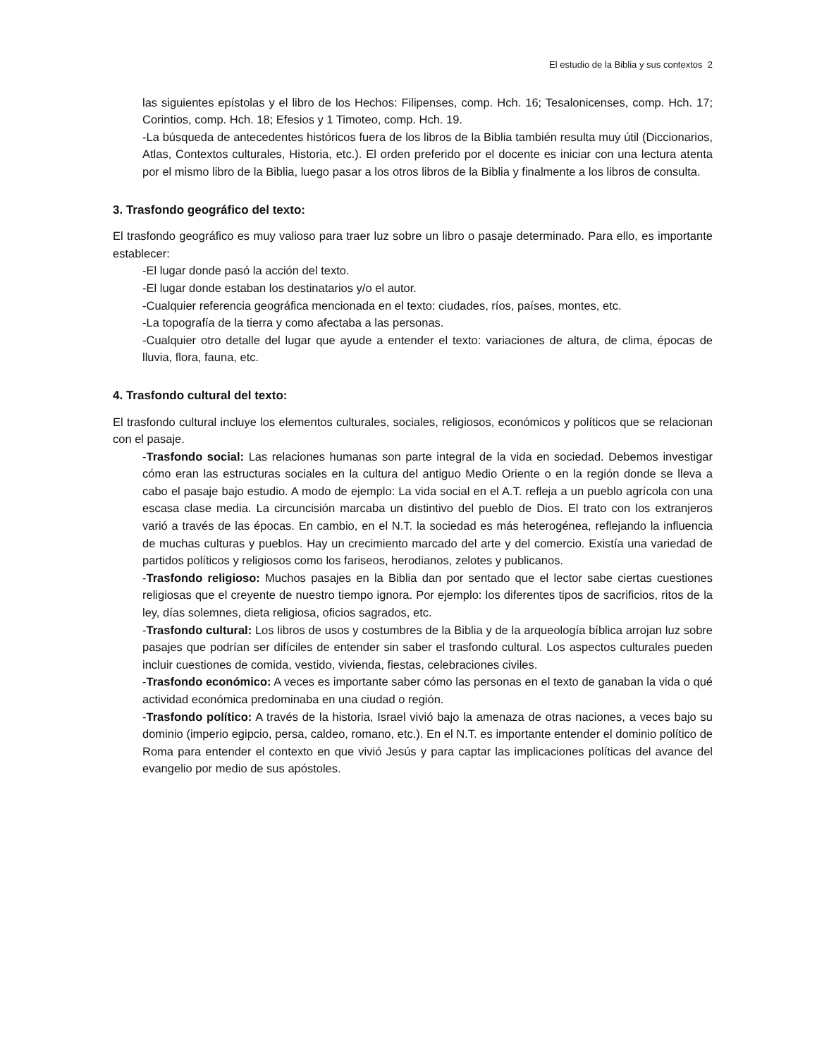El estudio de la Biblia y sus contextos 2
las siguientes epístolas y el libro de los Hechos: Filipenses, comp. Hch. 16; Tesalonicenses, comp. Hch. 17; Corintios, comp. Hch. 18; Efesios y 1 Timoteo, comp. Hch. 19.
-La búsqueda de antecedentes históricos fuera de los libros de la Biblia también resulta muy útil (Diccionarios, Atlas, Contextos culturales, Historia, etc.). El orden preferido por el docente es iniciar con una lectura atenta por el mismo libro de la Biblia, luego pasar a los otros libros de la Biblia y finalmente a los libros de consulta.
3. Trasfondo geográfico del texto:
El trasfondo geográfico es muy valioso para traer luz sobre un libro o pasaje determinado. Para ello, es importante establecer:
-El lugar donde pasó la acción del texto.
-El lugar donde estaban los destinatarios y/o el autor.
-Cualquier referencia geográfica mencionada en el texto: ciudades, ríos, países, montes, etc.
-La topografía de la tierra y como afectaba a las personas.
-Cualquier otro detalle del lugar que ayude a entender el texto: variaciones de altura, de clima, épocas de lluvia, flora, fauna, etc.
4. Trasfondo cultural del texto:
El trasfondo cultural incluye los elementos culturales, sociales, religiosos, económicos y políticos que se relacionan con el pasaje.
-Trasfondo social: Las relaciones humanas son parte integral de la vida en sociedad. Debemos investigar cómo eran las estructuras sociales en la cultura del antiguo Medio Oriente o en la región donde se lleva a cabo el pasaje bajo estudio. A modo de ejemplo: La vida social en el A.T. refleja a un pueblo agrícola con una escasa clase media. La circuncisión marcaba un distintivo del pueblo de Dios. El trato con los extranjeros varió a través de las épocas. En cambio, en el N.T. la sociedad es más heterogénea, reflejando la influencia de muchas culturas y pueblos. Hay un crecimiento marcado del arte y del comercio. Existía una variedad de partidos políticos y religiosos como los fariseos, herodianos, zelotes y publicanos.
-Trasfondo religioso: Muchos pasajes en la Biblia dan por sentado que el lector sabe ciertas cuestiones religiosas que el creyente de nuestro tiempo ignora. Por ejemplo: los diferentes tipos de sacrificios, ritos de la ley, días solemnes, dieta religiosa, oficios sagrados, etc.
-Trasfondo cultural: Los libros de usos y costumbres de la Biblia y de la arqueología bíblica arrojan luz sobre pasajes que podrían ser difíciles de entender sin saber el trasfondo cultural. Los aspectos culturales pueden incluir cuestiones de comida, vestido, vivienda, fiestas, celebraciones civiles.
-Trasfondo económico: A veces es importante saber cómo las personas en el texto de ganaban la vida o qué actividad económica predominaba en una ciudad o región.
-Trasfondo político: A través de la historia, Israel vivió bajo la amenaza de otras naciones, a veces bajo su dominio (imperio egipcio, persa, caldeo, romano, etc.). En el N.T. es importante entender el dominio político de Roma para entender el contexto en que vivió Jesús y para captar las implicaciones políticas del avance del evangelio por medio de sus apóstoles.